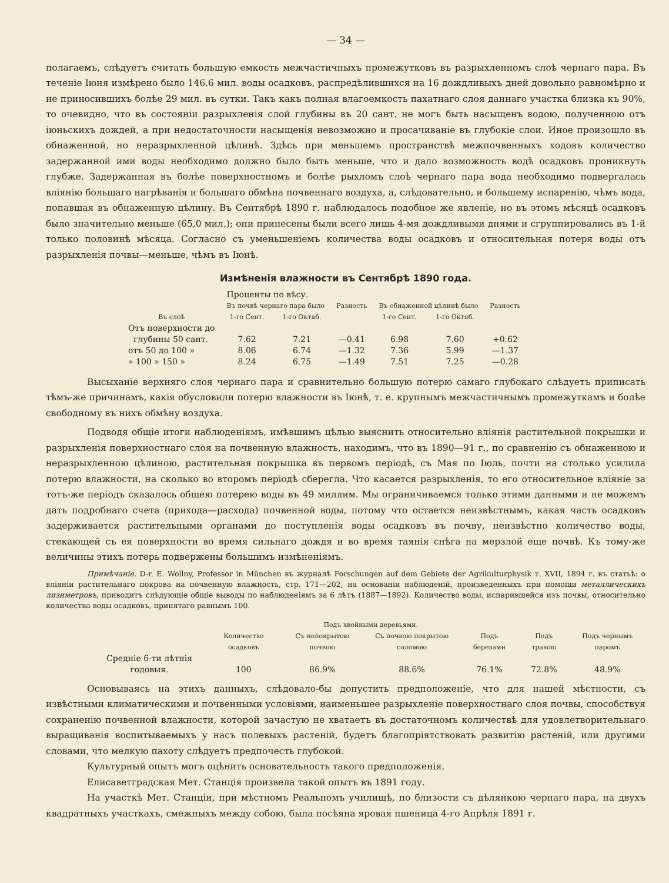— 34 —
полагаемъ, слѣдуетъ считать большую емкость межчастичныхъ промежутковъ въ разрыхленномъ слоѣ чернаго пара. Въ теченіе Іюня измѣрено было 146.6 мил. воды осадковъ, распредѣлившихся на 16 дождливыхъ дней довольно равномѣрно и не приносившихъ болѣе 29 мил. въ сутки. Такъ какъ полная влагоемкость пахатнаго слоя даннаго участка близка къ 90%, то очевидно, что въ состояніи разрыхленія слой глубины въ 20 сант. не могъ быть насыщенъ водою, полученною отъ іюньскихъ дождей, а при недостаточности насыщенія невозможно и просачиваніе въ глубокіе слои. Иное произошло въ обнаженной, но неразрыхленной цѣлинѣ. Здѣсь при меньшемъ пространствѣ межпочвенныхъ ходовъ количество задержанной ими воды необходимо должно было быть меньше, что и дало возможность водѣ осадковъ проникнуть глубже. Задержанная въ болѣе поверхностномъ и болѣе рыхломъ слоѣ чернаго пара вода необходимо подвергалась вліянію большаго нагрѣванія и большаго обмѣна почвеннаго воздуха, а, слѣдовательно, и большему испаренію, чѣмъ вода, попавшая въ обнаженную цѣлину. Въ Сентябрѣ 1890 г. наблюдалось подобное же явленіе, но въ этомъ мѣсяцѣ осадковъ было значительно меньше (65,0 мил.); они принесены были всего лишь 4-мя дождливыми днями и сгруппировались въ 1-й только половинѣ мѣсяца. Согласно съ уменьшеніемъ количества воды осадковъ и относительная потеря воды отъ разрыхленія почвы—меньше, чѣмъ въ Іюнѣ.
Измѣненія влажности въ Сентябрѣ 1890 года.
| | Проценты по вѣсу. | | | | | |
| Въ слоѣ | Въ почвѣ чернаго пара было | | Разность | Въ обнаженной цѣлинѣ было | | Разность |
| | 1-го Сент. | 1-го Октяб. | | 1-го Сент. | 1-го Октяб. | |
| Отъ поверхности до глубины 50 сант. | 7.62 | 7.21 | —0.41 | 6.98 | 7.60 | +0.62 |
| отъ 50 до 100 » | 8.06 | 6.74 | —1.32 | 7.36 | 5.99 | —1.37 |
| » 100 » 150 » | 8.24 | 6.75 | —1.49 | 7.51 | 7.25 | —0.28 |
Высыханіе верхняго слоя чернаго пара и сравнительно большую потерю самаго глубокаго слѣдуетъ приписать тѣмъ-же причинамъ, какія обусловили потерю влажности въ Іюнѣ, т. е. крупнымъ межчастичнымъ промежуткамъ и болѣе свободному въ нихъ обмѣну воздуха.
Подводя общіе итоги наблюденіямъ, имѣвшимъ цѣлью выяснить относительно вліянія растительной покрышки и разрыхленія поверхностнаго слоя на почвенную влажность, находимъ, что въ 1890—91 г., по сравненію съ обнаженною и неразрыхленною цѣлиною, растительная покрышка въ первомъ періодѣ, съ Мая по Іюль, почти на столько усилила потерю влажности, на сколько во второмъ періодѣ сберегла. Что касается разрыхленія, то его относительное вліяніе за тотъ-же періодъ сказалось общею потерею воды въ 49 миллим. Мы ограничиваемся только этими данными и не можемъ дать подробнаго счета (прихода—расхода) почвенной воды, потому что остается неизвѣстнымъ, какая часть осадковъ задерживается растительными органами до поступленія воды осадковъ въ почву, неизвѣстно количество воды, стекающей съ ея поверхности во время сильнаго дождя и во время таянія снѣга на мерзлой еще почвѣ. Къ тому-же величины этихъ потерь подвержены большимъ измѣненіямъ.
Примѣчаніе. D-r. E. Wollny, Professor in München въ журналѣ Forschungen auf dem Gebiete der Agrikulturphysik т. XVII, 1894 г. въ статьѣ: о вліяніи растительнаго покрова на почвенную влажность, стр. 171—202, на основаніи наблюденій, произведенныхъ при помощи металлическихъ лизиметровъ, приводитъ слѣдующіе общіе выводы по наблюденіямъ за 6 лѣтъ (1887—1892). Количество воды, испарившейся изъ почвы, относительно количества воды осадковъ, принятаго равнымъ 100.
| | Количество осадковъ | Подъ хвойными деревьями. | | Подъ березами | Подъ травою | Подъ чернымъ паромъ |
| --- | --- | --- | --- | --- | --- | --- |
| | | Съ непокрытою почвою | Съ почвою покрытою соломою | | | |
| Средніе 6-ти лѣтнія годовыя. | 100 | 86.9% | 88.6% | 76.1% | 72.8% | 48.9% |
Основываясь на этихъ данныхъ, слѣдовало-бы допустить предположеніе, что для нашей мѣстности, съ извѣстными климатическими и почвенными условіями, наименьшее разрыхленіе поверхностнаго слоя почвы, способствуя сохраненію почвенной влажности, которой зачастую не хватаетъ въ достаточномъ количествѣ для удовлетворительнаго выращиванія воспитываемыхъ у насъ полевыхъ растеній, будетъ благопріятствовать развитію растеній, или другими словами, что мелкую пахоту слѣдуетъ предпочесть глубокой.
Культурный опытъ могъ оцѣнить основательность такого предположенія.
Елисаветградская Мет. Станція произвела такой опытъ въ 1891 году.
На участкѣ Мет. Станціи, при мѣстномъ Реальномъ училищѣ, по близости съ дѣлянкою чернаго пара, на двухъ квадратныхъ участкахъ, смежныхъ между собою, была посѣяна яровая пшеница 4-го Апрѣля 1891 г.